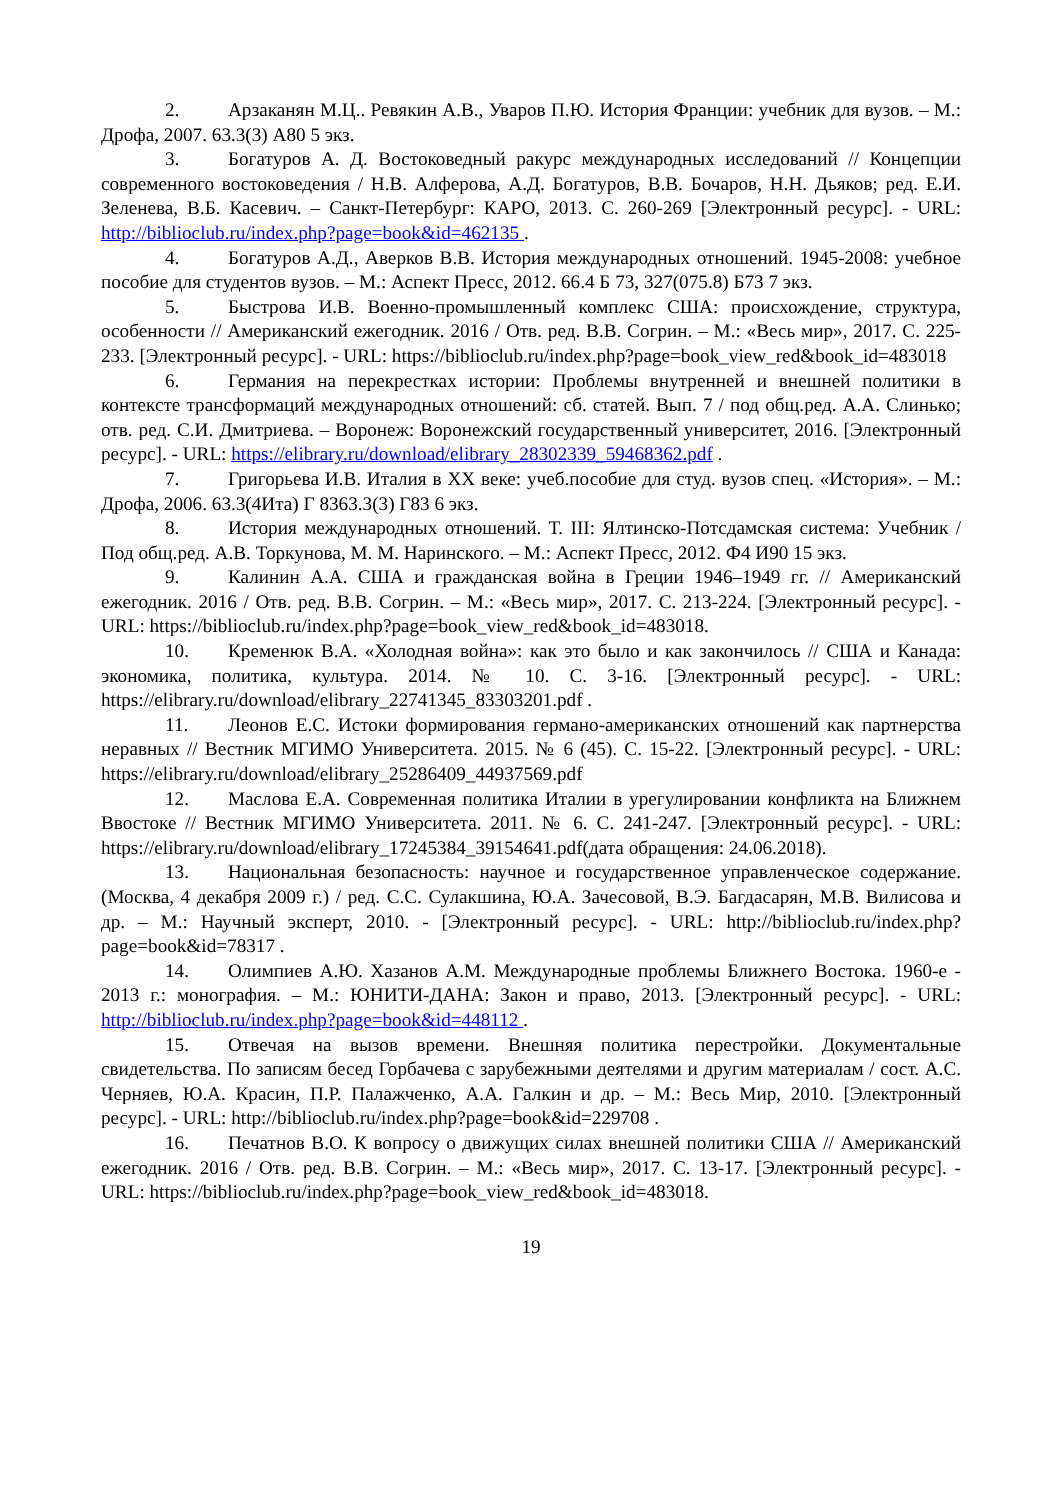2. Арзаканян М.Ц.. Ревякин А.В., Уваров П.Ю. История Франции: учебник для вузов. – М.: Дрофа, 2007. 63.3(3) А80 5 экз.
3. Богатуров А. Д. Востоковедный ракурс международных исследований // Концепции современного востоковедения / Н.В. Алферова, А.Д. Богатуров, В.В. Бочаров, Н.Н. Дьяков; ред. Е.И. Зеленева, В.Б. Касевич. – Санкт-Петербург: КАРО, 2013. С. 260-269 [Электронный ресурс]. - URL: http://biblioclub.ru/index.php?page=book&id=462135 .
4. Богатуров А.Д., Аверков В.В. История международных отношений. 1945-2008: учебное пособие для студентов вузов. – М.: Аспект Пресс, 2012. 66.4 Б 73, 327(075.8) Б73 7 экз.
5. Быстрова И.В. Военно-промышленный комплекс США: происхождение, структура, особенности // Американский ежегодник. 2016 / Отв. ред. В.В. Согрин. – М.: «Весь мир», 2017. С. 225-233. [Электронный ресурс]. - URL: https://biblioclub.ru/index.php?page=book_view_red&book_id=483018
6. Германия на перекрестках истории: Проблемы внутренней и внешней политики в контексте трансформаций международных отношений: сб. статей. Вып. 7 / под общ.ред. А.А. Слинько; отв. ред. С.И. Дмитриева. – Воронеж: Воронежский государственный университет, 2016. [Электронный ресурс]. - URL: https://elibrary.ru/download/elibrary_28302339_59468362.pdf .
7. Григорьева И.В. Италия в XX веке: учеб.пособие для студ. вузов спец. «История». – М.: Дрофа, 2006. 63.3(4Ита) Г 8363.3(3) Г83 6 экз.
8. История международных отношений. Т. III: Ялтинско-Потсдамская система: Учебник / Под общ.ред. А.В. Торкунова, М. М. Наринского. – М.: Аспект Пресс, 2012. Ф4 И90 15 экз.
9. Калинин А.А. США и гражданская война в Греции 1946–1949 гг. // Американский ежегодник. 2016 / Отв. ред. В.В. Согрин. – М.: «Весь мир», 2017. С. 213-224. [Электронный ресурс]. - URL: https://biblioclub.ru/index.php?page=book_view_red&book_id=483018.
10. Кременюк В.А. «Холодная война»: как это было и как закончилось // США и Канада: экономика, политика, культура. 2014. № 10. С. 3-16. [Электронный ресурс]. - URL: https://elibrary.ru/download/elibrary_22741345_83303201.pdf .
11. Леонов Е.С. Истоки формирования германо-американских отношений как партнерства неравных // Вестник МГИМО Университета. 2015. № 6 (45). С. 15-22. [Электронный ресурс]. - URL: https://elibrary.ru/download/elibrary_25286409_44937569.pdf
12. Маслова Е.А. Современная политика Италии в урегулировании конфликта на Ближнем Ввостоке // Вестник МГИМО Университета. 2011. № 6. С. 241-247. [Электронный ресурс]. - URL: https://elibrary.ru/download/elibrary_17245384_39154641.pdf(дата обращения: 24.06.2018).
13. Национальная безопасность: научное и государственное управленческое содержание. (Москва, 4 декабря 2009 г.) / ред. С.С. Сулакшина, Ю.А. Зачесовой, В.Э. Багдасарян, М.В. Вилисова и др. – М.: Научный эксперт, 2010. - [Электронный ресурс]. - URL: http://biblioclub.ru/index.php?page=book&id=78317 .
14. Олимпиев А.Ю. Хазанов А.М. Международные проблемы Ближнего Востока. 1960-е - 2013 г.: монография. – М.: ЮНИТИ-ДАНА: Закон и право, 2013. [Электронный ресурс]. - URL: http://biblioclub.ru/index.php?page=book&id=448112 .
15. Отвечая на вызов времени. Внешняя политика перестройки. Документальные свидетельства. По записям бесед Горбачева с зарубежными деятелями и другим материалам / сост. А.С. Черняев, Ю.А. Красин, П.Р. Палажченко, А.А. Галкин и др. – М.: Весь Мир, 2010. [Электронный ресурс]. - URL: http://biblioclub.ru/index.php?page=book&id=229708 .
16. Печатнов В.О. К вопросу о движущих силах внешней политики США // Американский ежегодник. 2016 / Отв. ред. В.В. Согрин. – М.: «Весь мир», 2017. С. 13-17. [Электронный ресурс]. - URL: https://biblioclub.ru/index.php?page=book_view_red&book_id=483018.
19